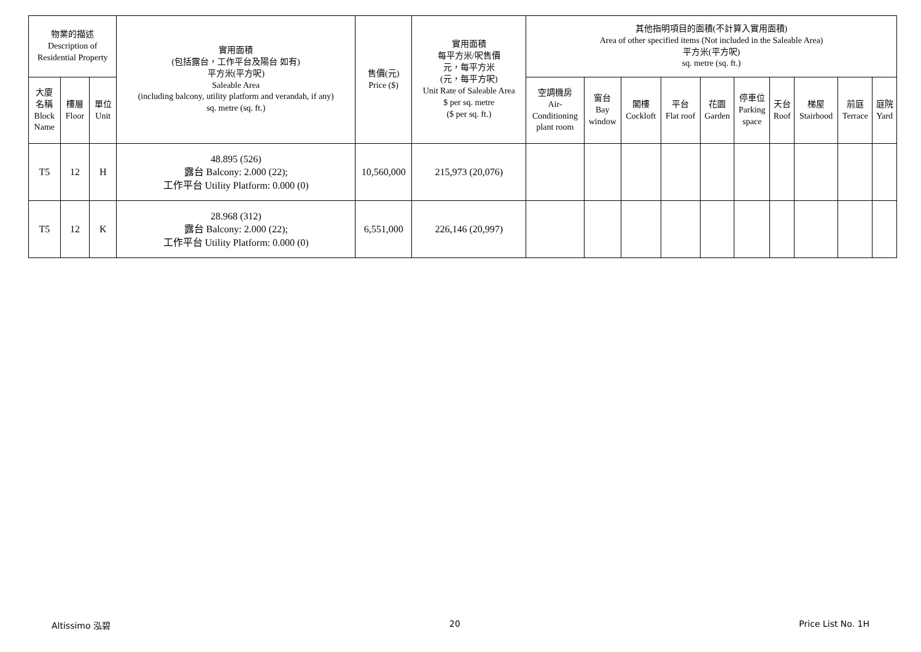| 物業的描述 Description of Residential Property | | | 實用面積 (包括露台，工作平台及陽台 如有) 平方米(平方呎) Saleable Area (including balcony, utility platform and verandah, if any) sq. metre (sq. ft.) | 售價(元) Price ($) | 實用面積 每平方米/呎售價 元，每平方米 (元，每平方呎) Unit Rate of Saleable Area $ per sq. metre ($ per sq. ft.) | 其他指明項目的面積(不計算入實用面積) Area of other specified items (Not included in the Saleable Area) 平方米(平方呎) sq. metre (sq. ft.) | | | | | | | | | |
| --- | --- | --- | --- | --- | --- | --- | --- | --- | --- | --- | --- | --- | --- | --- | --- |
| 大廈 名稱 Block Name | 樓層 Floor | 單位 Unit | | | | 空調機房 Air- Conditioning plant room | 窗台 Bay window | 閣樓 Cockloft | 平台 Flat roof | 花園 Garden | 停車位 Parking space | 天台 Roof | 梯屋 Stairhood | 前庭 Terrace | 庭院 Yard |
| T5 | 12 | H | 48.895 (526) 露台 Balcony: 2.000 (22); 工作平台 Utility Platform: 0.000 (0) | 10,560,000 | 215,973 (20,076) | | | | | | | | | | |
| T5 | 12 | K | 28.968 (312) 露台 Balcony: 2.000 (22); 工作平台 Utility Platform: 0.000 (0) | 6,551,000 | 226,146 (20,997) | | | | | | | | | | |
Altissimo 泓碧 20 Price List No. 1H